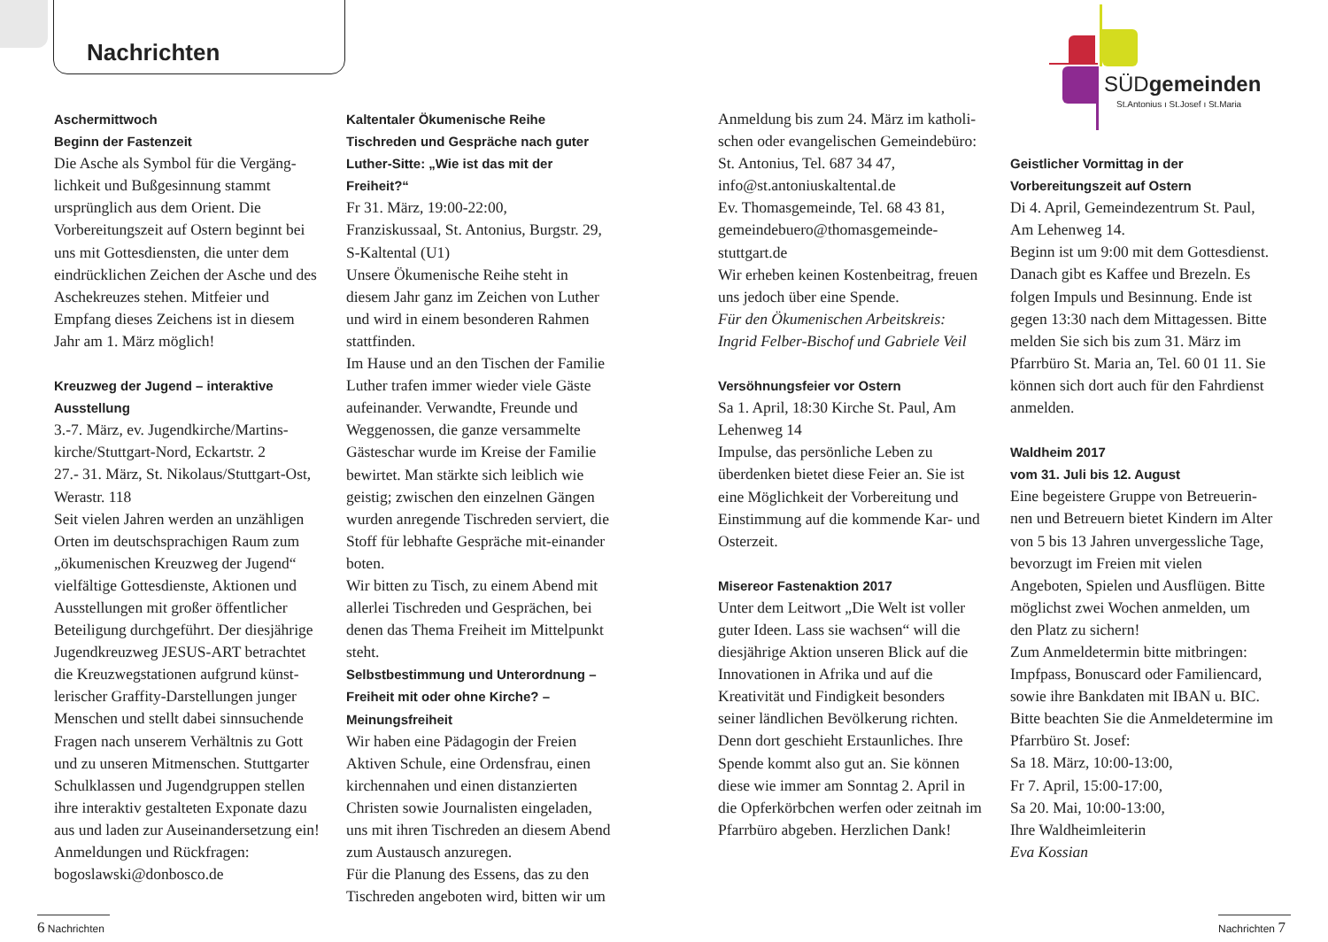Nachrichten
SÜDgemeinden
St.Antonius ı St.Josef ı St.Maria
Aschermittwoch
Beginn der Fastenzeit
Die Asche als Symbol für die Vergäng-lichkeit und Bußgesinnung stammt ursprünglich aus dem Orient. Die Vorbereitungszeit auf Ostern beginnt bei uns mit Gottesdiensten, die unter dem eindrücklichen Zeichen der Asche und des Aschekreuzes stehen. Mitfeier und Empfang dieses Zeichens ist in diesem Jahr am 1. März möglich!
Kreuzweg der Jugend – interaktive Ausstellung
3.-7. März, ev. Jugendkirche/Martins-kirche/Stuttgart-Nord, Eckartstr. 2
27.- 31. März, St. Nikolaus/Stuttgart-Ost, Werastr. 118
Seit vielen Jahren werden an unzähligen Orten im deutschsprachigen Raum zum „ökumenischen Kreuzweg der Jugend“ vielfältige Gottesdienste, Aktionen und Ausstellungen mit großer öffentlicher Beteiligung durchgeführt. Der diesjährige Jugendkreuzweg JESUS-ART betrachtet die Kreuzwegstationen aufgrund künst-lerischer Graffity-Darstellungen junger Menschen und stellt dabei sinnsuchende Fragen nach unserem Verhältnis zu Gott und zu unseren Mitmenschen. Stuttgarter Schulklassen und Jugendgruppen stellen ihre interaktiv gestalteten Exponate dazu aus und laden zur Auseinandersetzung ein! Anmeldungen und Rückfragen: bogoslawski@donbosco.de
Kaltentaler Ökumenische Reihe
Tischreden und Gespräche nach guter Luther-Sitte: „Wie ist das mit der Freiheit?“
Fr 31. März, 19:00-22:00,
Franziskussaal, St. Antonius, Burgstr. 29, S-Kaltental (U1)
Unsere Ökumenische Reihe steht in diesem Jahr ganz im Zeichen von Luther und wird in einem besonderen Rahmen stattfinden.
Im Hause und an den Tischen der Familie Luther trafen immer wieder viele Gäste aufeinander. Verwandte, Freunde und Weggenossen, die ganze versammelte Gästeschar wurde im Kreise der Familie bewirtet. Man stärkte sich leiblich wie geistig; zwischen den einzelnen Gängen wurden anregende Tischreden serviert, die Stoff für lebhafte Gespräche mit-einander boten.
Wir bitten zu Tisch, zu einem Abend mit allerlei Tischreden und Gesprächen, bei denen das Thema Freiheit im Mittelpunkt steht.
Selbstbestimmung und Unterordnung – Freiheit mit oder ohne Kirche? – Meinungsfreiheit
Wir haben eine Pädagogin der Freien Aktiven Schule, eine Ordensfrau, einen kirchennahen und einen distanzierten Christen sowie Journalisten eingeladen, uns mit ihren Tischreden an diesem Abend zum Austausch anzuregen.
Für die Planung des Essens, das zu den Tischreden angeboten wird, bitten wir um
Anmeldung bis zum 24. März im katholi-schen oder evangelischen Gemeindebüro: St. Antonius, Tel. 687 34 47, info@st.antoniuskaltental.de
Ev. Thomasgemeinde, Tel. 68 43 81, gemeindebuero@thomasgemeinde-stuttgart.de
Wir erheben keinen Kostenbeitrag, freuen uns jedoch über eine Spende.
Für den Ökumenischen Arbeitskreis: Ingrid Felber-Bischof und Gabriele Veil
Versöhnungsfeier vor Ostern
Sa 1. April, 18:30 Kirche St. Paul, Am Lehenweg 14
Impulse, das persönliche Leben zu überdenken bietet diese Feier an. Sie ist eine Möglichkeit der Vorbereitung und Einstimmung auf die kommende Kar- und Osterzeit.
Misereor Fastenaktion 2017
Unter dem Leitwort „Die Welt ist voller guter Ideen. Lass sie wachsen“ will die diesjährige Aktion unseren Blick auf die Innovationen in Afrika und auf die Kreativität und Findigkeit besonders seiner ländlichen Bevölkerung richten. Denn dort geschieht Erstaunliches. Ihre Spende kommt also gut an. Sie können diese wie immer am Sonntag 2. April in die Opferkörbchen werfen oder zeitnah im Pfarrbüro abgeben. Herzlichen Dank!
Geistlicher Vormittag in der Vorbereitungszeit auf Ostern
Di 4. April, Gemeindezentrum St. Paul, Am Lehenweg 14.
Beginn ist um 9:00 mit dem Gottesdienst. Danach gibt es Kaffee und Brezeln. Es folgen Impuls und Besinnung. Ende ist gegen 13:30 nach dem Mittagessen. Bitte melden Sie sich bis zum 31. März im Pfarrbüro St. Maria an, Tel. 60 01 11. Sie können sich dort auch für den Fahrdienst anmelden.
Waldheim 2017
vom 31. Juli bis 12. August
Eine begeistere Gruppe von Betreuerin-nen und Betreuern bietet Kindern im Alter von 5 bis 13 Jahren unvergessliche Tage, bevorzugt im Freien mit vielen Angeboten, Spielen und Ausflügen. Bitte möglichst zwei Wochen anmelden, um den Platz zu sichern!
Zum Anmeldetermin bitte mitbringen: Impfpass, Bonuscard oder Familiencard, sowie ihre Bankdaten mit IBAN u. BIC. Bitte beachten Sie die Anmeldetermine im Pfarrbüro St. Josef:
Sa 18. März, 10:00-13:00,
Fr 7. April, 15:00-17:00,
Sa 20. Mai, 10:00-13:00,
Ihre Waldheimleiterin
Eva Kossian
6 Nachrichten
Nachrichten 7